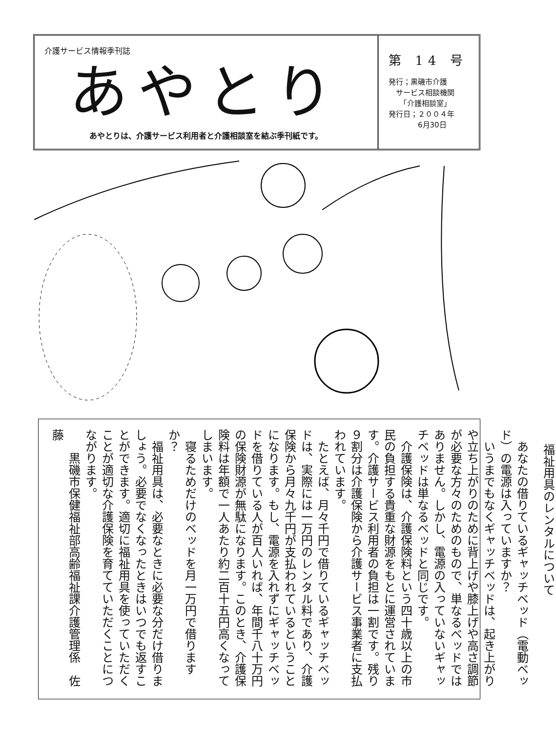介護サービス情報季刊誌
あやとり
あやとりは、介護サービス利用者と介護相談室を結ぶ季刊紙です。
第 14 号
発行；黒磯市介護
　サービス相談機関
　　「介護相談室」
発行日；２００４年
　　　　6月30日
福祉用具のレンタルについて
　あなたの借りているギャッチベッド（電動ベッド）の電源は入っていますか？
　いうまでもなくギャッチベッドは、起き上がりや立ち上がりのために背上げや膝上げや高さ調節が必要な方々のためのもので、単なるベッドではありません。しかし、電源の入っていないギャッチベッドは単なるベッドと同じです。
　介護保険は、介護保険料という四十歳以上の市民の負担する貴重な財源をもとに運営されています。介護サービス利用者の負担は一割です。残り９割分は介護保険から介護サービス事業者に支払われています。
　たとえば、月々千円で借りているギャッチベッドは、実際には一万円のレンタル料であり、介護保険から月々九千円が支払われているということになります。もし、電源を入れずにギャッチベッドを借りている人が百人いれば、年間千八十万円の保険財源が無駄になります。このとき、介護保険料は年額で一人あたり約二百十五円高くなってしまいます。
　寝るためだけのベッドを月一万円で借りますか？
　福祉用具は、必要なときに必要な分だけ借りましょう。必要でなくなったときはいつでも返すことができます。適切に福祉用具を使っていただくことが適切な介護保険を育てていただくことにつながります。
　　黒磯市保健福祉部高齢福祉課介護管理係　佐藤